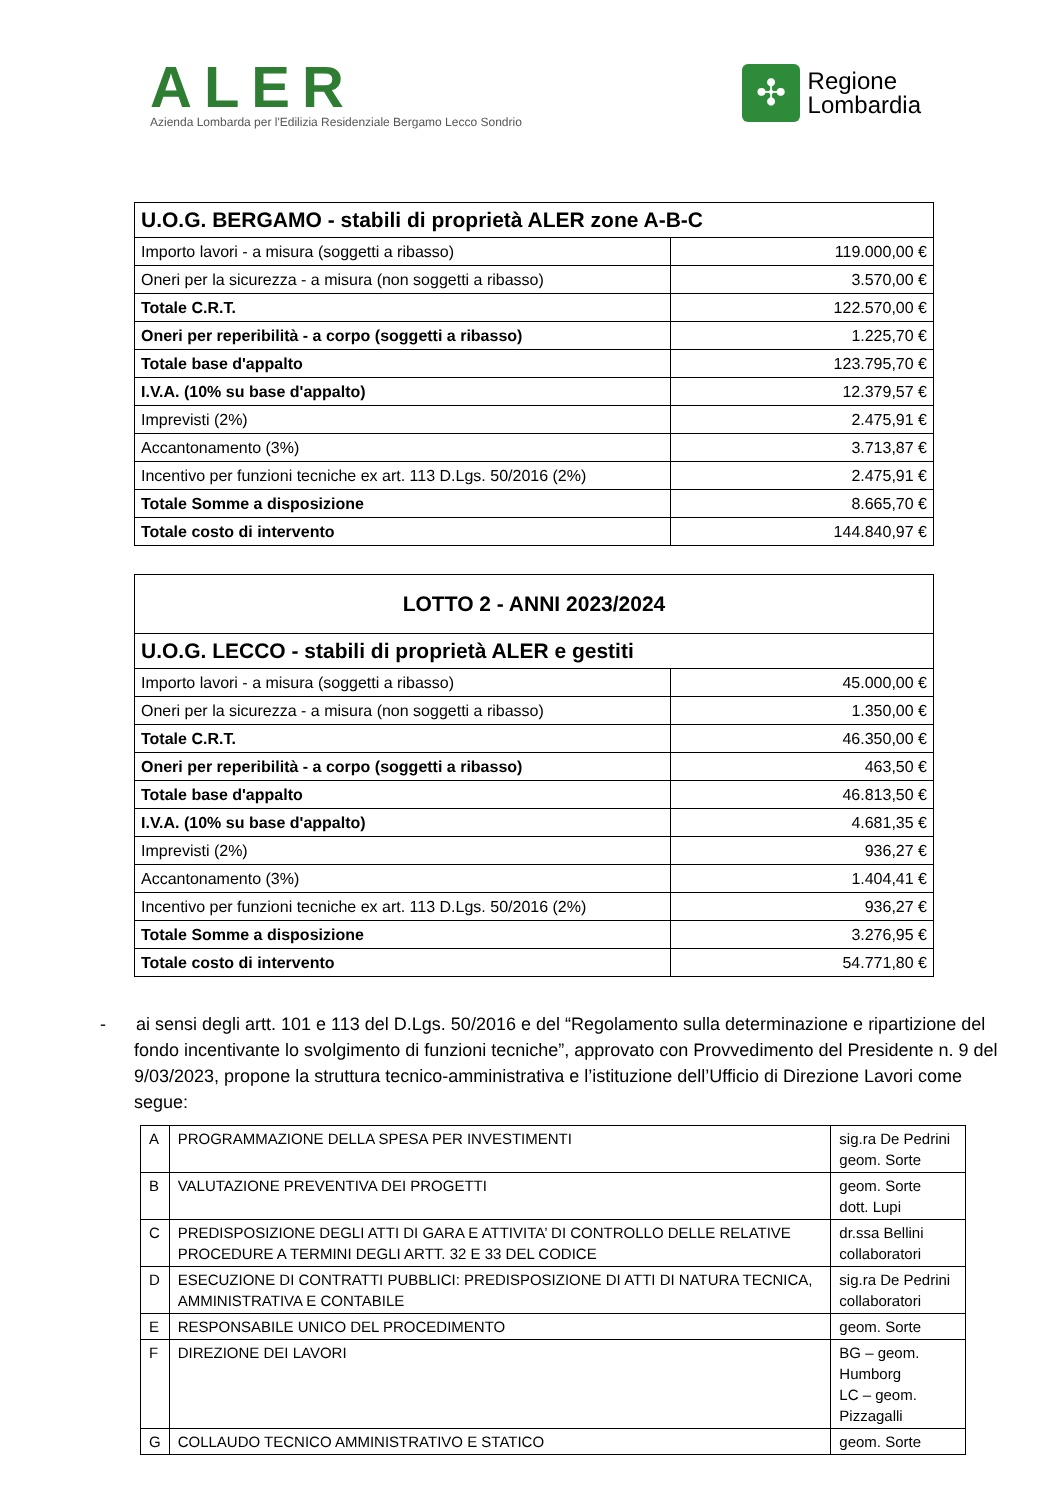ALER
Azienda Lombarda per l'Edilizia Residenziale Bergamo Lecco Sondrio
✣
Regione
Lombardia
| U.O.G. BERGAMO - stabili di proprietà ALER zone A-B-C | |
| Importo lavori - a misura (soggetti a ribasso) | 119.000,00 € |
| Oneri per la sicurezza - a misura (non soggetti a ribasso) | 3.570,00 € |
| Totale C.R.T. | 122.570,00 € |
| Oneri per reperibilità - a corpo (soggetti a ribasso) | 1.225,70 € |
| Totale base d'appalto | 123.795,70 € |
| I.V.A. (10% su base d'appalto) | 12.379,57 € |
| Imprevisti (2%) | 2.475,91 € |
| Accantonamento (3%) | 3.713,87 € |
| Incentivo per funzioni tecniche ex art. 113 D.Lgs. 50/2016 (2%) | 2.475,91 € |
| Totale Somme a disposizione | 8.665,70 € |
| Totale costo di intervento | 144.840,97 € |
| LOTTO 2 - ANNI 2023/2024 | |
| U.O.G. LECCO - stabili di proprietà ALER e gestiti | |
| Importo lavori - a misura (soggetti a ribasso) | 45.000,00 € |
| Oneri per la sicurezza - a misura (non soggetti a ribasso) | 1.350,00 € |
| Totale C.R.T. | 46.350,00 € |
| Oneri per reperibilità - a corpo (soggetti a ribasso) | 463,50 € |
| Totale base d'appalto | 46.813,50 € |
| I.V.A. (10% su base d'appalto) | 4.681,35 € |
| Imprevisti (2%) | 936,27 € |
| Accantonamento (3%) | 1.404,41 € |
| Incentivo per funzioni tecniche ex art. 113 D.Lgs. 50/2016 (2%) | 936,27 € |
| Totale Somme a disposizione | 3.276,95 € |
| Totale costo di intervento | 54.771,80 € |
- ai sensi degli artt. 101 e 113 del D.Lgs. 50/2016 e del “Regolamento sulla determinazione e ripartizione del fondo incentivante lo svolgimento di funzioni tecniche”, approvato con Provvedimento del Presidente n. 9 del 9/03/2023, propone la struttura tecnico-amministrativa e l’istituzione dell’Ufficio di Direzione Lavori come segue:
| A | PROGRAMMAZIONE DELLA SPESA PER INVESTIMENTI | sig.ra De Pedrini geom. Sorte |
| B | VALUTAZIONE PREVENTIVA DEI PROGETTI | geom. Sorte dott. Lupi |
| C | PREDISPOSIZIONE DEGLI ATTI DI GARA E ATTIVITA’ DI CONTROLLO DELLE RELATIVE PROCEDURE A TERMINI DEGLI ARTT. 32 E 33 DEL CODICE | dr.ssa Bellini collaboratori |
| D | ESECUZIONE DI CONTRATTI PUBBLICI: PREDISPOSIZIONE DI ATTI DI NATURA TECNICA, AMMINISTRATIVA E CONTABILE | sig.ra De Pedrini collaboratori |
| E | RESPONSABILE UNICO DEL PROCEDIMENTO | geom. Sorte |
| F | DIREZIONE DEI LAVORI | BG – geom. Humborg LC – geom. Pizzagalli |
| G | COLLAUDO TECNICO AMMINISTRATIVO E STATICO | geom. Sorte |